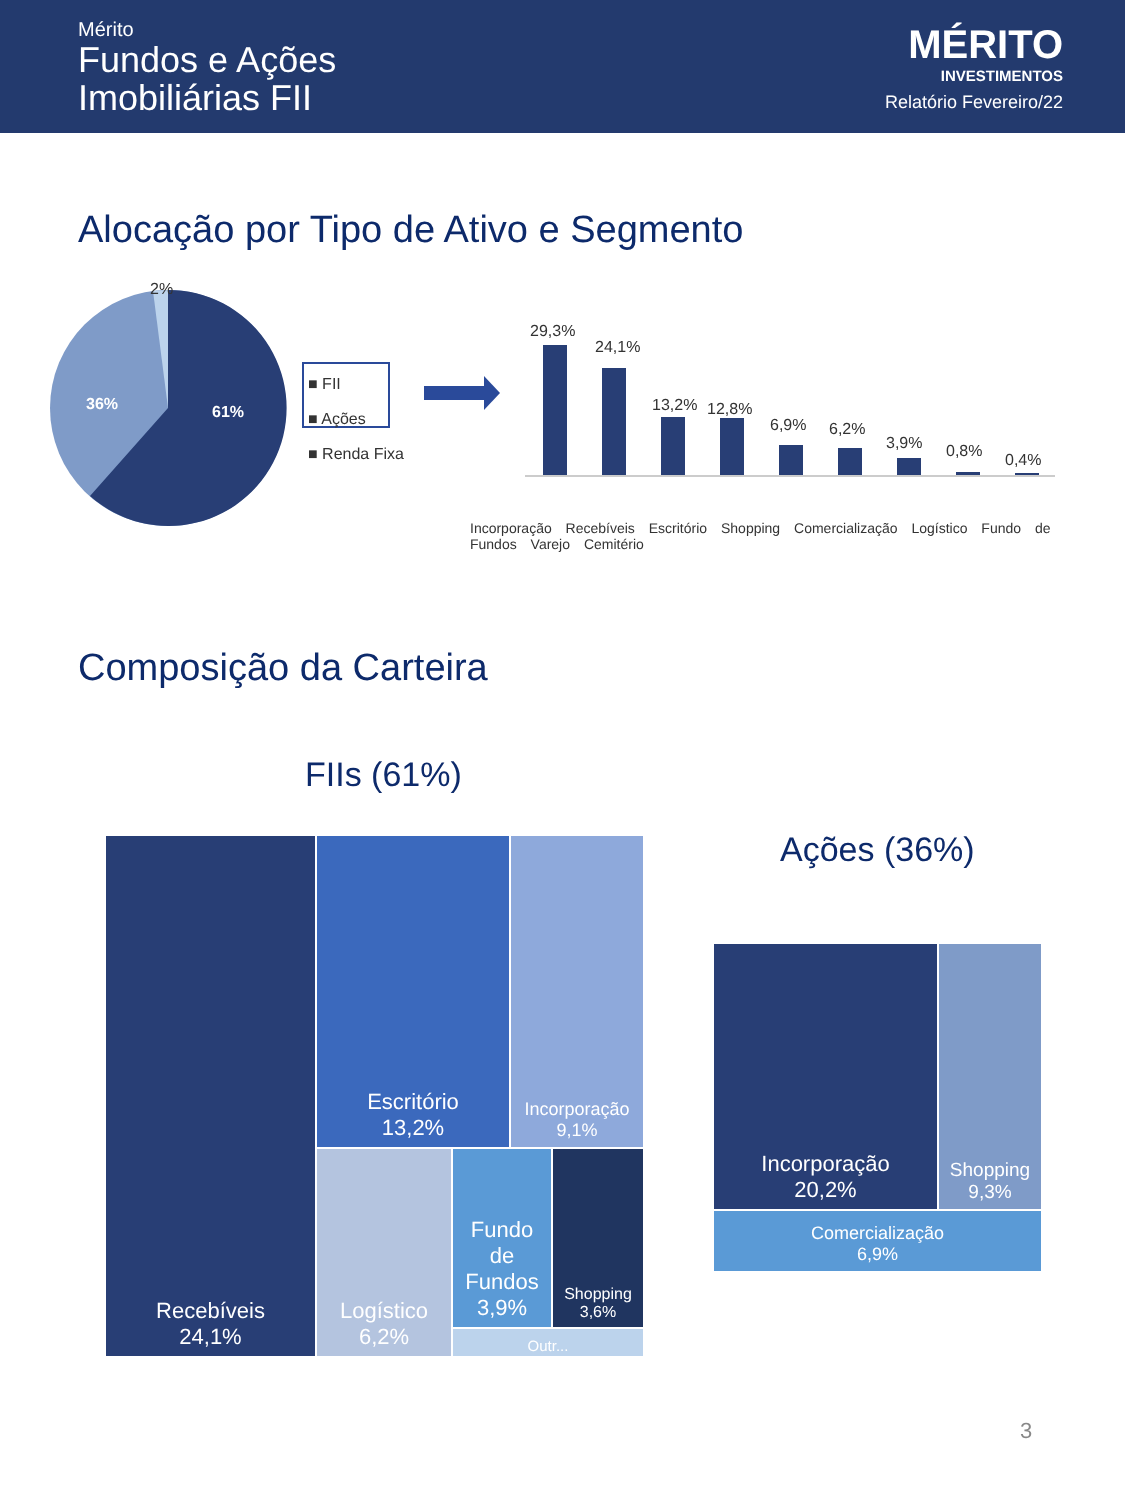Mérito
Fundos e Ações
Imobiliárias FII
MÉRITO
INVESTIMENTOS
Relatório Fevereiro/22
Alocação por Tipo de Ativo e Segmento
2%
36% 61%
■ FII
■ Ações
■ Renda Fixa
29,3%
24,1%
13,2% 12,8%
6,9% 6,2%
3,9% 0,8% 0,4%
Incorporação Recebíveis Escritório Shopping Comercialização Logístico Fundo de Fundos Varejo Cemitério
Composição da Carteira
FIIs (61%)
Ações (36%)
Recebíveis
24,1%
Escritório
13,2%
Incorporação
9,1%
Logístico
6,2%
Fundo de Fundos
3,9%
Shopping
3,6%
Outr...
Incorporação
20,2%
Shopping
9,3%
Comercialização
6,9%
3